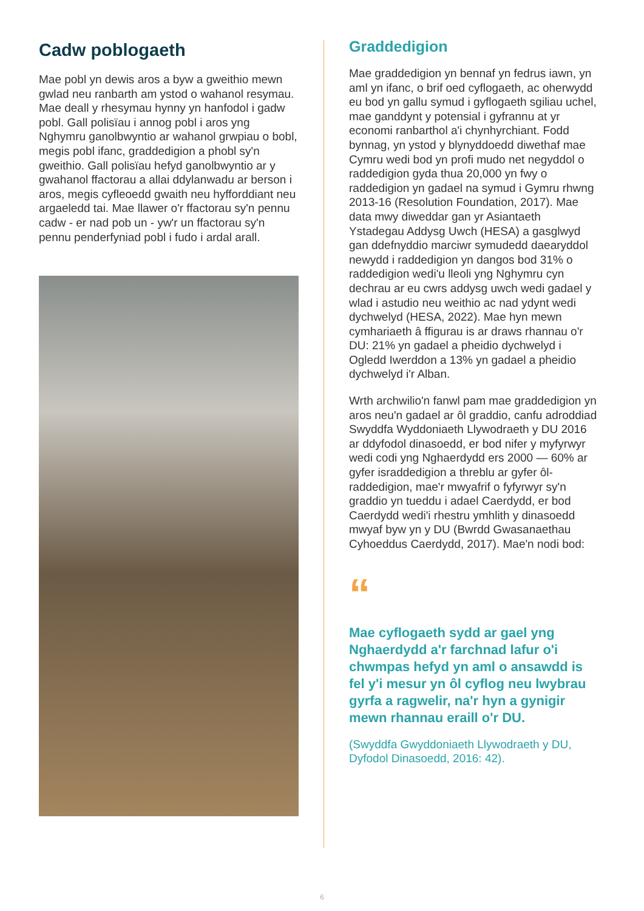Cadw poblogaeth
Mae pobl yn dewis aros a byw a gweithio mewn gwlad neu ranbarth am ystod o wahanol resymau. Mae deall y rhesymau hynny yn hanfodol i gadw pobl. Gall polisïau i annog pobl i aros yng Nghymru ganolbwyntio ar wahanol grwpiau o bobl, megis pobl ifanc, graddedigion a phobl sy'n gweithio. Gall polisïau hefyd ganolbwyntio ar y gwahanol ffactorau a allai ddylanwadu ar berson i aros, megis cyfleoedd gwaith neu hyfforddiant neu argaeledd tai. Mae llawer o'r ffactorau sy'n pennu cadw - er nad pob un - yw'r un ffactorau sy'n pennu penderfyniad pobl i fudo i ardal arall.
Graddedigion
Mae graddedigion yn bennaf yn fedrus iawn, yn aml yn ifanc, o brif oed cyflogaeth, ac oherwydd eu bod yn gallu symud i gyflogaeth sgiliau uchel, mae ganddynt y potensial i gyfrannu at yr economi ranbarthol a'i chynhyrchiant. Fodd bynnag, yn ystod y blynyddoedd diwethaf mae Cymru wedi bod yn profi mudo net negyddol o raddedigion gyda thua 20,000 yn fwy o raddedigion yn gadael na symud i Gymru rhwng 2013-16 (Resolution Foundation, 2017). Mae data mwy diweddar gan yr Asiantaeth Ystadegau Addysg Uwch (HESA) a gasglwyd gan ddefnyddio marciwr symudedd daearyddol newydd i raddedigion yn dangos bod 31% o raddedigion wedi'u lleoli yng Nghymru cyn dechrau ar eu cwrs addysg uwch wedi gadael y wlad i astudio neu weithio ac nad ydynt wedi dychwelyd (HESA, 2022). Mae hyn mewn cymhariaeth â ffigurau is ar draws rhannau o'r DU: 21% yn gadael a pheidio dychwelyd i Ogledd Iwerddon a 13% yn gadael a pheidio dychwelyd i'r Alban.
Wrth archwilio'n fanwl pam mae graddedigion yn aros neu'n gadael ar ôl graddio, canfu adroddiad Swyddfa Wyddoniaeth Llywodraeth y DU 2016 ar ddyfodol dinasoedd, er bod nifer y myfyrwyr wedi codi yng Nghaerdydd ers 2000 — 60% ar gyfer israddedigion a threblu ar gyfer ôl-raddedigion, mae'r mwyafrif o fyfyrwyr sy'n graddio yn tueddu i adael Caerdydd, er bod Caerdydd wedi'i rhestru ymhlith y dinasoedd mwyaf byw yn y DU (Bwrdd Gwasanaethau Cyhoeddus Caerdydd, 2017). Mae'n nodi bod:
“
Mae cyflogaeth sydd ar gael yng Nghaerdydd a'r farchnad lafur o'i chwmpas hefyd yn aml o ansawdd is fel y'i mesur yn ôl cyflog neu lwybrau gyrfa a ragwelir, na'r hyn a gynigir mewn rhannau eraill o'r DU.
(Swyddfa Gwyddoniaeth Llywodraeth y DU, Dyfodol Dinasoedd, 2016: 42).
6